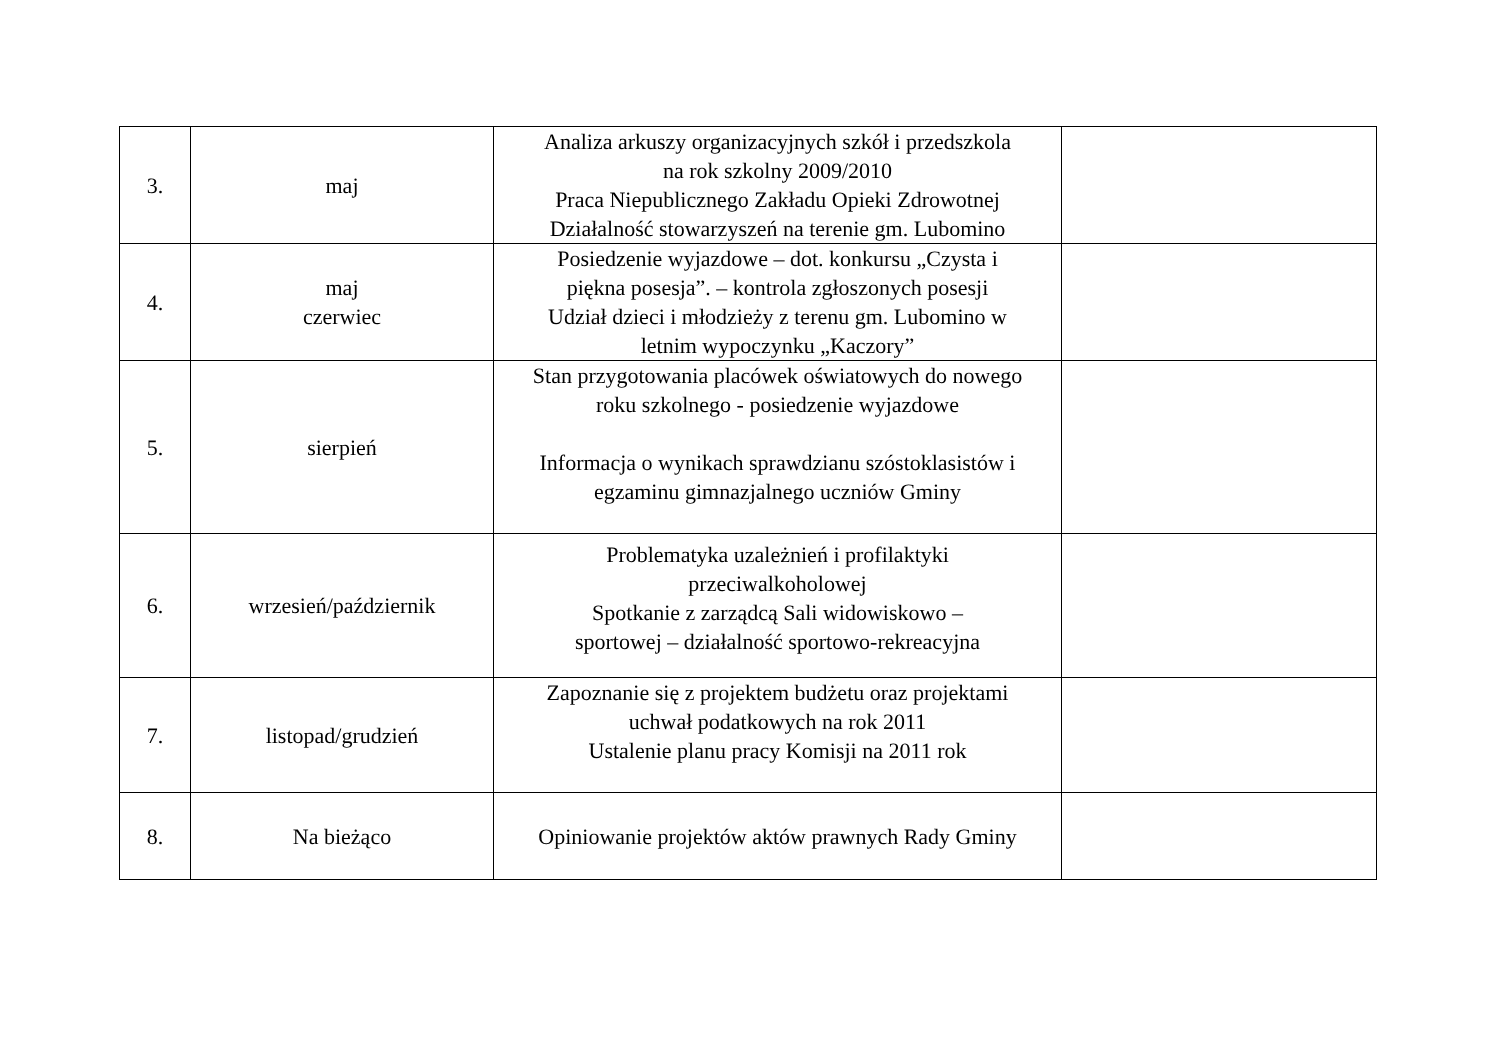| 3. | maj | Analiza arkuszy organizacyjnych szkół i przedszkola na rok szkolny 2009/2010 Praca Niepublicznego Zakładu Opieki Zdrowotnej Działalność stowarzyszeń na terenie gm. Lubomino | |
| 4. | maj czerwiec | Posiedzenie wyjazdowe – dot. konkursu „Czysta i piękna posesja”. – kontrola zgłoszonych posesji Udział dzieci i młodzieży z terenu gm. Lubomino w letnim wypoczynku „Kaczory” | |
| 5. | sierpień | Stan przygotowania placówek oświatowych do nowego roku szkolnego - posiedzenie wyjazdowe Informacja o wynikach sprawdzianu szóstoklasistów i egzaminu gimnazjalnego uczniów Gminy | |
| 6. | wrzesień/październik | Problematyka uzależnień i profilaktyki przeciwalkoholowej Spotkanie z zarządcą Sali widowiskowo – sportowej – działalność sportowo-rekreacyjna | |
| 7. | listopad/grudzień | Zapoznanie się z projektem budżetu oraz projektami uchwał podatkowych na rok 2011 Ustalenie planu pracy Komisji na 2011 rok | |
| 8. | Na bieżąco | Opiniowanie projektów aktów prawnych Rady Gminy | |